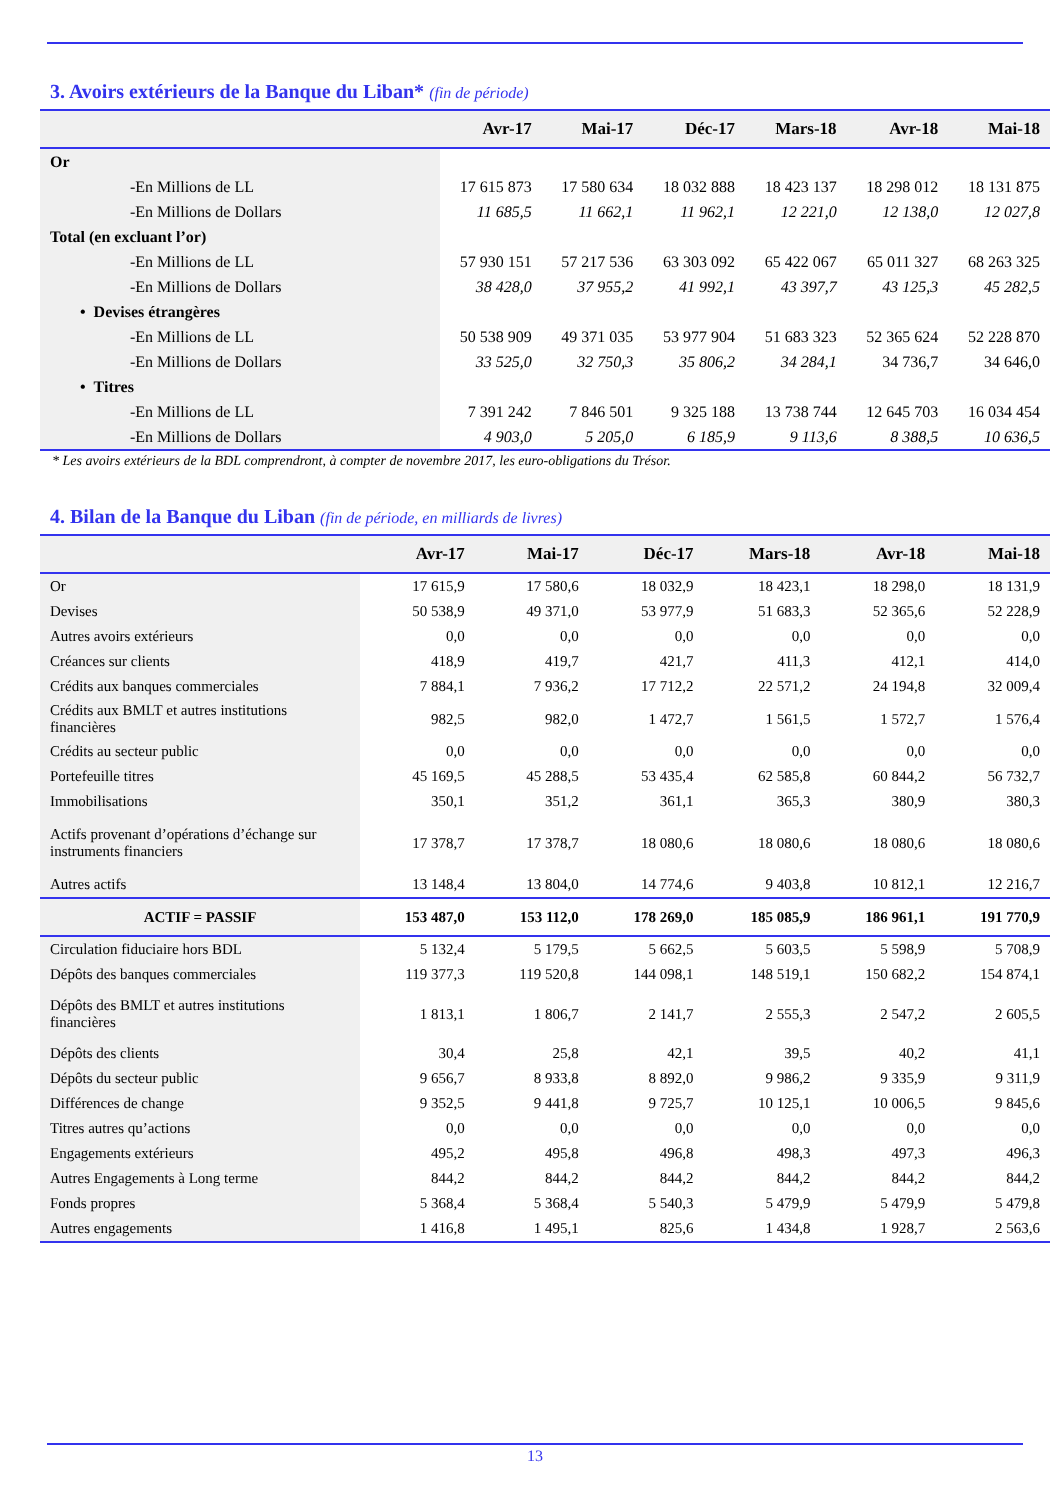3. Avoirs extérieurs de la Banque du Liban* (fin de période)
| | Avr-17 | Mai-17 | Déc-17 | Mars-18 | Avr-18 | Mai-18 |
| --- | --- | --- | --- | --- | --- | --- |
| Or | | | | | | |
| -En Millions de LL | 17 615 873 | 17 580 634 | 18 032 888 | 18 423 137 | 18 298 012 | 18 131 875 |
| -En Millions de Dollars | 11 685,5 | 11 662,1 | 11 962,1 | 12 221,0 | 12 138,0 | 12 027,8 |
| Total (en excluant l’or) | | | | | | |
| -En Millions de LL | 57 930 151 | 57 217 536 | 63 303 092 | 65 422 067 | 65 011 327 | 68 263 325 |
| -En Millions de Dollars | 38 428,0 | 37 955,2 | 41 992,1 | 43 397,7 | 43 125,3 | 45 282,5 |
| • Devises étrangères | | | | | | |
| -En Millions de LL | 50 538 909 | 49 371 035 | 53 977 904 | 51 683 323 | 52 365 624 | 52 228 870 |
| -En Millions de Dollars | 33 525,0 | 32 750,3 | 35 806,2 | 34 284,1 | 34 736,7 | 34 646,0 |
| • Titres | | | | | | |
| -En Millions de LL | 7 391 242 | 7 846 501 | 9 325 188 | 13 738 744 | 12 645 703 | 16 034 454 |
| -En Millions de Dollars | 4 903,0 | 5 205,0 | 6 185,9 | 9 113,6 | 8 388,5 | 10 636,5 |
* Les avoirs extérieurs de la BDL comprendront, à compter de novembre 2017, les euro-obligations du Trésor.
4. Bilan de la Banque du Liban (fin de période, en milliards de livres)
| | Avr-17 | Mai-17 | Déc-17 | Mars-18 | Avr-18 | Mai-18 |
| --- | --- | --- | --- | --- | --- | --- |
| Or | 17 615,9 | 17 580,6 | 18 032,9 | 18 423,1 | 18 298,0 | 18 131,9 |
| Devises | 50 538,9 | 49 371,0 | 53 977,9 | 51 683,3 | 52 365,6 | 52 228,9 |
| Autres avoirs extérieurs | 0,0 | 0,0 | 0,0 | 0,0 | 0,0 | 0,0 |
| Créances sur clients | 418,9 | 419,7 | 421,7 | 411,3 | 412,1 | 414,0 |
| Crédits aux banques commerciales | 7 884,1 | 7 936,2 | 17 712,2 | 22 571,2 | 24 194,8 | 32 009,4 |
| Crédits aux BMLT et autres institutions financières | 982,5 | 982,0 | 1 472,7 | 1 561,5 | 1 572,7 | 1 576,4 |
| Crédits au secteur public | 0,0 | 0,0 | 0,0 | 0,0 | 0,0 | 0,0 |
| Portefeuille titres | 45 169,5 | 45 288,5 | 53 435,4 | 62 585,8 | 60 844,2 | 56 732,7 |
| Immobilisations | 350,1 | 351,2 | 361,1 | 365,3 | 380,9 | 380,3 |
| Actifs provenant d’opérations d’échange sur instruments financiers | 17 378,7 | 17 378,7 | 18 080,6 | 18 080,6 | 18 080,6 | 18 080,6 |
| Autres actifs | 13 148,4 | 13 804,0 | 14 774,6 | 9 403,8 | 10 812,1 | 12 216,7 |
| ACTIF = PASSIF | 153 487,0 | 153 112,0 | 178 269,0 | 185 085,9 | 186 961,1 | 191 770,9 |
| Circulation fiduciaire hors BDL | 5 132,4 | 5 179,5 | 5 662,5 | 5 603,5 | 5 598,9 | 5 708,9 |
| Dépôts des banques commerciales | 119 377,3 | 119 520,8 | 144 098,1 | 148 519,1 | 150 682,2 | 154 874,1 |
| Dépôts des BMLT et autres institutions financières | 1 813,1 | 1 806,7 | 2 141,7 | 2 555,3 | 2 547,2 | 2 605,5 |
| Dépôts des clients | 30,4 | 25,8 | 42,1 | 39,5 | 40,2 | 41,1 |
| Dépôts du secteur public | 9 656,7 | 8 933,8 | 8 892,0 | 9 986,2 | 9 335,9 | 9 311,9 |
| Différences de change | 9 352,5 | 9 441,8 | 9 725,7 | 10 125,1 | 10 006,5 | 9 845,6 |
| Titres autres qu’actions | 0,0 | 0,0 | 0,0 | 0,0 | 0,0 | 0,0 |
| Engagements extérieurs | 495,2 | 495,8 | 496,8 | 498,3 | 497,3 | 496,3 |
| Autres Engagements à Long terme | 844,2 | 844,2 | 844,2 | 844,2 | 844,2 | 844,2 |
| Fonds propres | 5 368,4 | 5 368,4 | 5 540,3 | 5 479,9 | 5 479,9 | 5 479,8 |
| Autres engagements | 1 416,8 | 1 495,1 | 825,6 | 1 434,8 | 1 928,7 | 2 563,6 |
13